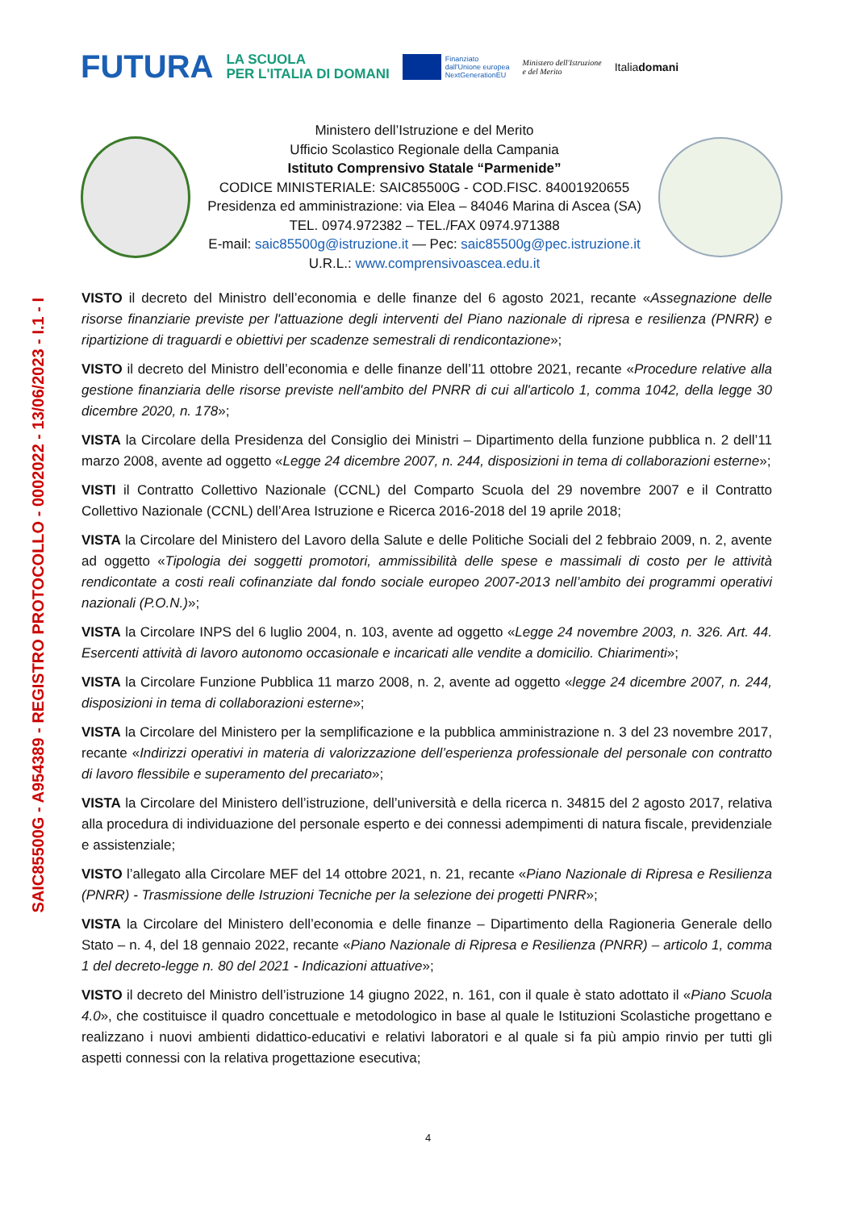FUTURA LA SCUOLA
PER L'ITALIA DI DOMANI Finanziato
dall'Unione europea
NextGenerationEU Ministero dell'Istruzione
e del Merito Italiadomani
Ministero dell’Istruzione e del Merito
Ufficio Scolastico Regionale della Campania
Istituto Comprensivo Statale “Parmenide”
CODICE MINISTERIALE: SAIC85500G - COD.FISC. 84001920655
Presidenza ed amministrazione: via Elea – 84046 Marina di Ascea (SA)
TEL. 0974.972382 – TEL./FAX 0974.971388
E-mail: saic85500g@istruzione.it — Pec: saic85500g@pec.istruzione.it
U.R.L.: www.comprensivoascea.edu.it
SAIC85500G - A954389 - REGISTRO PROTOCOLLO - 0002022 - 13/06/2023 - I.1 - I
VISTO il decreto del Ministro dell’economia e delle finanze del 6 agosto 2021, recante «Assegnazione delle risorse finanziarie previste per l'attuazione degli interventi del Piano nazionale di ripresa e resilienza (PNRR) e ripartizione di traguardi e obiettivi per scadenze semestrali di rendicontazione»;
VISTO il decreto del Ministro dell’economia e delle finanze dell’11 ottobre 2021, recante «Procedure relative alla gestione finanziaria delle risorse previste nell'ambito del PNRR di cui all'articolo 1, comma 1042, della legge 30 dicembre 2020, n. 178»;
VISTA la Circolare della Presidenza del Consiglio dei Ministri – Dipartimento della funzione pubblica n. 2 dell’11 marzo 2008, avente ad oggetto «Legge 24 dicembre 2007, n. 244, disposizioni in tema di collaborazioni esterne»;
VISTI il Contratto Collettivo Nazionale (CCNL) del Comparto Scuola del 29 novembre 2007 e il Contratto Collettivo Nazionale (CCNL) dell’Area Istruzione e Ricerca 2016-2018 del 19 aprile 2018;
VISTA la Circolare del Ministero del Lavoro della Salute e delle Politiche Sociali del 2 febbraio 2009, n. 2, avente ad oggetto «Tipologia dei soggetti promotori, ammissibilità delle spese e massimali di costo per le attività rendicontate a costi reali cofinanziate dal fondo sociale europeo 2007-2013 nell’ambito dei programmi operativi nazionali (P.O.N.)»;
VISTA la Circolare INPS del 6 luglio 2004, n. 103, avente ad oggetto «Legge 24 novembre 2003, n. 326. Art. 44. Esercenti attività di lavoro autonomo occasionale e incaricati alle vendite a domicilio. Chiarimenti»;
VISTA la Circolare Funzione Pubblica 11 marzo 2008, n. 2, avente ad oggetto «legge 24 dicembre 2007, n. 244, disposizioni in tema di collaborazioni esterne»;
VISTA la Circolare del Ministero per la semplificazione e la pubblica amministrazione n. 3 del 23 novembre 2017, recante «Indirizzi operativi in materia di valorizzazione dell’esperienza professionale del personale con contratto di lavoro flessibile e superamento del precariato»;
VISTA la Circolare del Ministero dell’istruzione, dell’università e della ricerca n. 34815 del 2 agosto 2017, relativa alla procedura di individuazione del personale esperto e dei connessi adempimenti di natura fiscale, previdenziale e assistenziale;
VISTO l’allegato alla Circolare MEF del 14 ottobre 2021, n. 21, recante «Piano Nazionale di Ripresa e Resilienza (PNRR) - Trasmissione delle Istruzioni Tecniche per la selezione dei progetti PNRR»;
VISTA la Circolare del Ministero dell’economia e delle finanze – Dipartimento della Ragioneria Generale dello Stato – n. 4, del 18 gennaio 2022, recante «Piano Nazionale di Ripresa e Resilienza (PNRR) – articolo 1, comma 1 del decreto-legge n. 80 del 2021 - Indicazioni attuative»;
VISTO il decreto del Ministro dell’istruzione 14 giugno 2022, n. 161, con il quale è stato adottato il «Piano Scuola 4.0», che costituisce il quadro concettuale e metodologico in base al quale le Istituzioni Scolastiche progettano e realizzano i nuovi ambienti didattico-educativi e relativi laboratori e al quale si fa più ampio rinvio per tutti gli aspetti connessi con la relativa progettazione esecutiva;
4